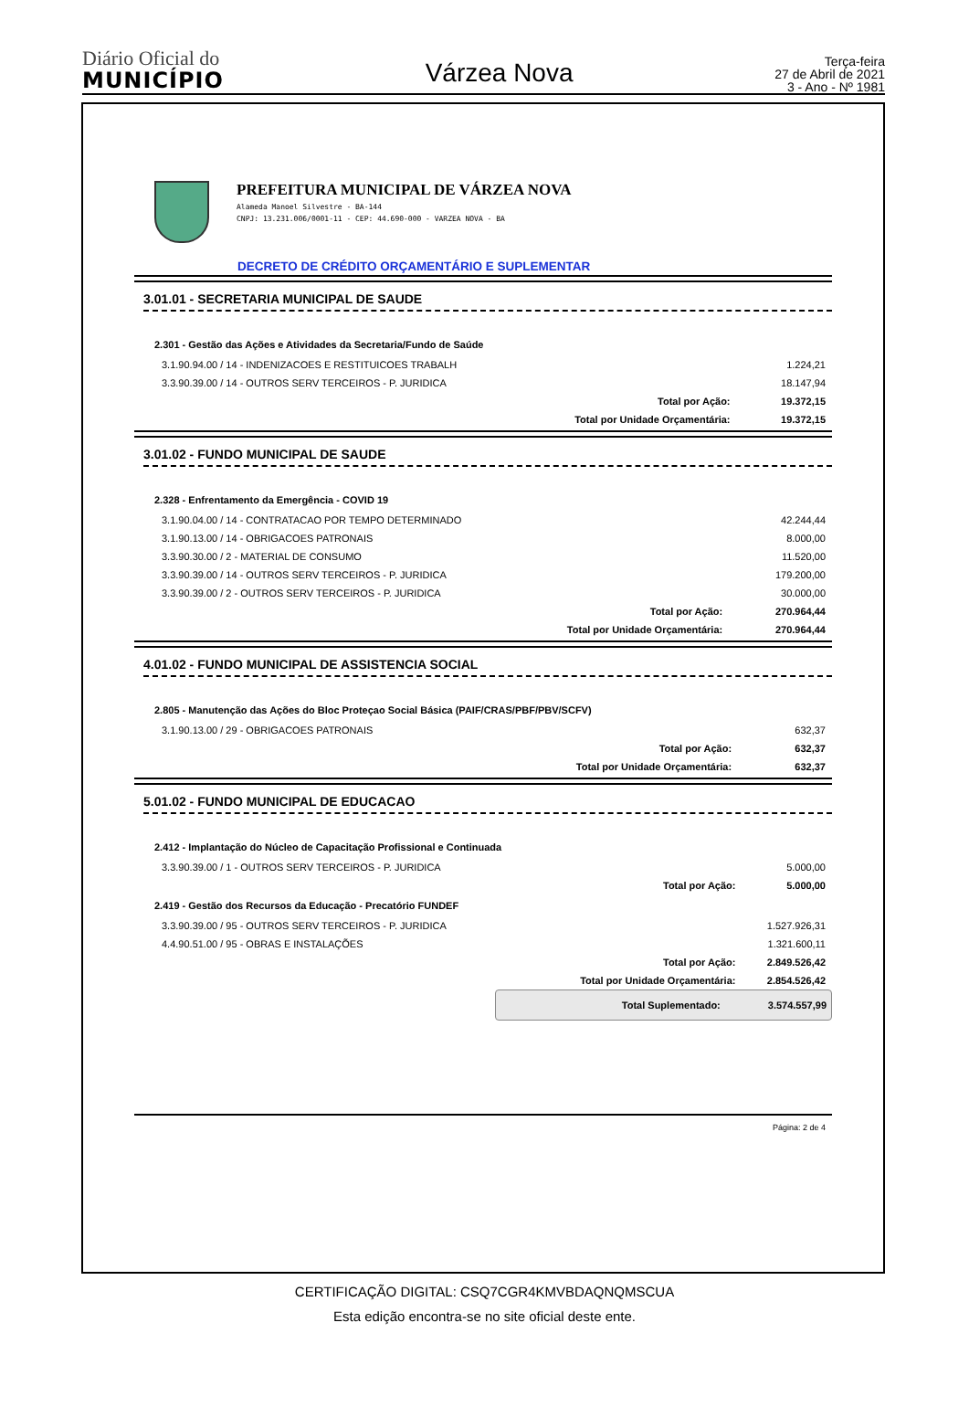Diário Oficial do
MUNICÍPIO
Várzea Nova
Terça-feira
27 de Abril de 2021
3 - Ano - Nº 1981
PREFEITURA MUNICIPAL DE VÁRZEA NOVA
Alameda Manoel Silvestre - BA-144
CNPJ: 13.231.006/0001-11 - CEP: 44.690-000 - VARZEA NOVA - BA
DECRETO DE CRÉDITO ORÇAMENTÁRIO E SUPLEMENTAR
3.01.01 - SECRETARIA MUNICIPAL DE SAUDE
| 2.301 - Gestão das Ações e Atividades da Secretaria/Fundo de Saúde | | |
| 3.1.90.94.00 / 14 - INDENIZACOES E RESTITUICOES TRABALH | | 1.224,21 |
| 3.3.90.39.00 / 14 - OUTROS SERV TERCEIROS - P. JURIDICA | | 18.147,94 |
| | Total por Ação: | 19.372,15 |
| | Total por Unidade Orçamentária: | 19.372,15 |
3.01.02 - FUNDO MUNICIPAL DE SAUDE
| 2.328 - Enfrentamento da Emergência - COVID 19 | | |
| 3.1.90.04.00 / 14 - CONTRATACAO POR TEMPO DETERMINADO | | 42.244,44 |
| 3.1.90.13.00 / 14 - OBRIGACOES PATRONAIS | | 8.000,00 |
| 3.3.90.30.00 / 2 - MATERIAL DE CONSUMO | | 11.520,00 |
| 3.3.90.39.00 / 14 - OUTROS SERV TERCEIROS - P. JURIDICA | | 179.200,00 |
| 3.3.90.39.00 / 2 - OUTROS SERV TERCEIROS - P. JURIDICA | | 30.000,00 |
| | Total por Ação: | 270.964,44 |
| | Total por Unidade Orçamentária: | 270.964,44 |
4.01.02 - FUNDO MUNICIPAL DE ASSISTENCIA SOCIAL
| 2.805 - Manutenção das Ações do Bloc Proteçao Social Básica (PAIF/CRAS/PBF/PBV/SCFV) | | |
| 3.1.90.13.00 / 29 - OBRIGACOES PATRONAIS | | 632,37 |
| | Total por Ação: | 632,37 |
| | Total por Unidade Orçamentária: | 632,37 |
5.01.02 - FUNDO MUNICIPAL DE EDUCACAO
| 2.412 - Implantação do Núcleo de Capacitação Profissional e Continuada | | |
| 3.3.90.39.00 / 1 - OUTROS SERV TERCEIROS - P. JURIDICA | | 5.000,00 |
| | Total por Ação: | 5.000,00 |
| 2.419 - Gestão dos Recursos da Educação - Precatório FUNDEF | | |
| 3.3.90.39.00 / 95 - OUTROS SERV TERCEIROS - P. JURIDICA | | 1.527.926,31 |
| 4.4.90.51.00 / 95 - OBRAS E INSTALAÇÕES | | 1.321.600,11 |
| | Total por Ação: | 2.849.526,42 |
| | Total por Unidade Orçamentária: | 2.854.526,42 |
Total Suplementado: 3.574.557,99
Página: 2 de 4
CERTIFICAÇÃO DIGITAL: CSQ7CGR4KMVBDAQNQMSCUA
Esta edição encontra-se no site oficial deste ente.